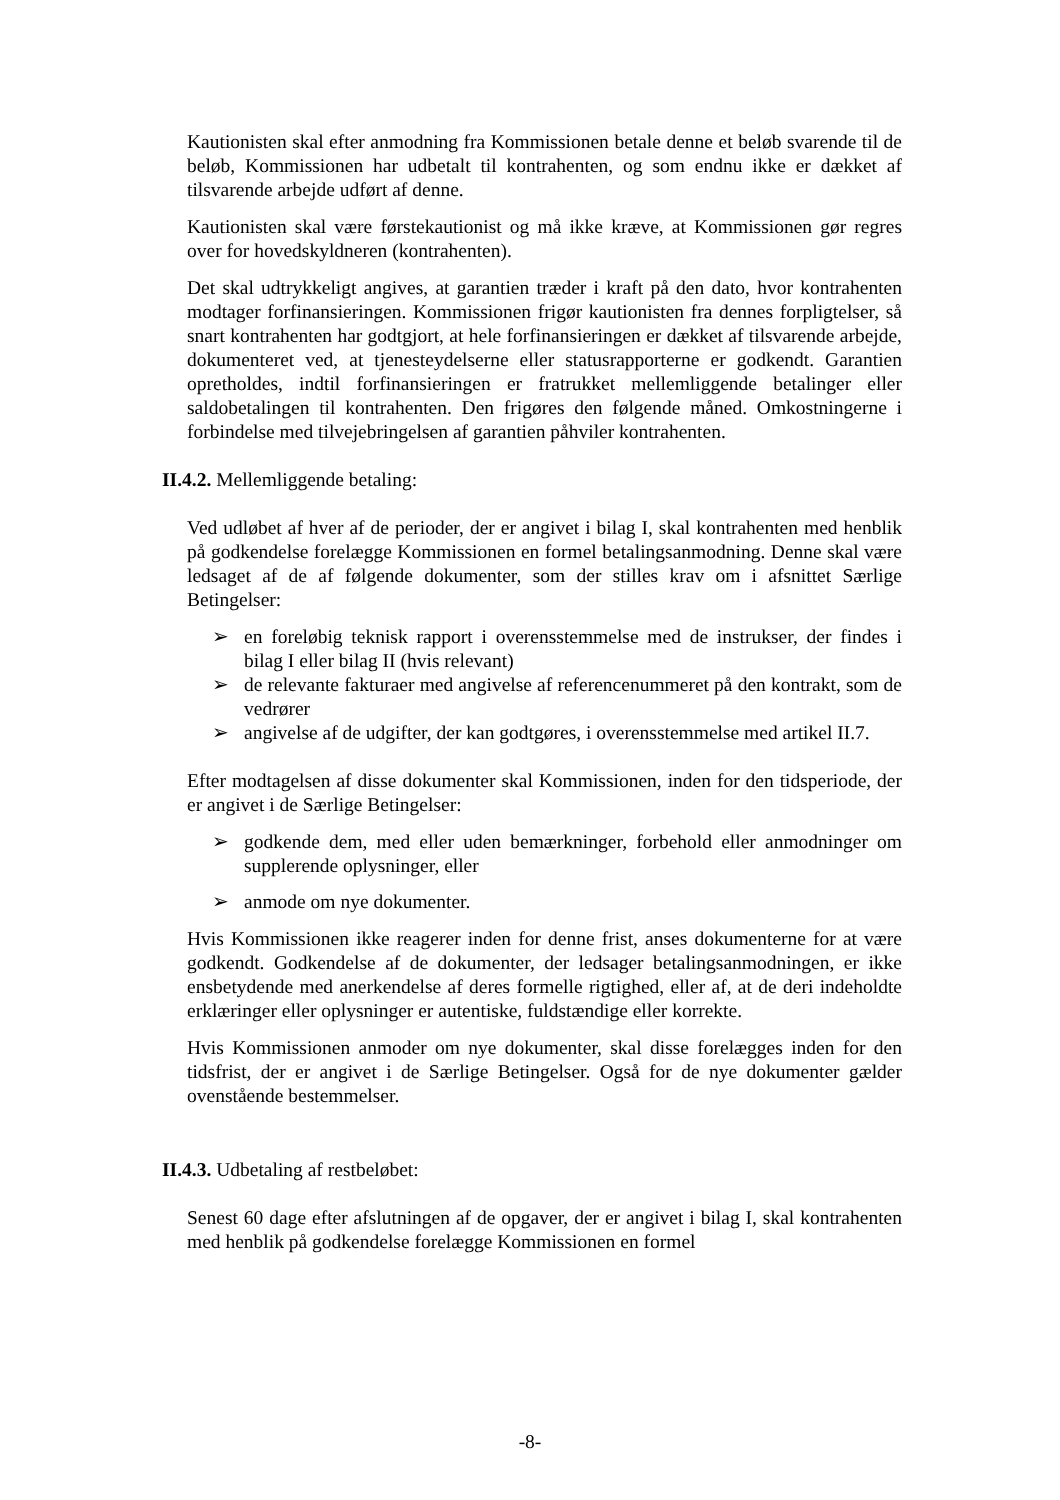Kautionisten skal efter anmodning fra Kommissionen betale denne et beløb svarende til de beløb, Kommissionen har udbetalt til kontrahenten, og som endnu ikke er dækket af tilsvarende arbejde udført af denne.
Kautionisten skal være førstekautionist og må ikke kræve, at Kommissionen gør regres over for hovedskyldneren (kontrahenten).
Det skal udtrykkeligt angives, at garantien træder i kraft på den dato, hvor kontrahenten modtager forfinansieringen. Kommissionen frigør kautionisten fra dennes forpligtelser, så snart kontrahenten har godtgjort, at hele forfinansieringen er dækket af tilsvarende arbejde, dokumenteret ved, at tjenesteydelserne eller statusrapporterne er godkendt. Garantien opretholdes, indtil forfinansieringen er fratrukket mellemliggende betalinger eller saldobetalingen til kontrahenten. Den frigøres den følgende måned. Omkostningerne i forbindelse med tilvejebringelsen af garantien påhviler kontrahenten.
II.4.2. Mellemliggende betaling:
Ved udløbet af hver af de perioder, der er angivet i bilag I, skal kontrahenten med henblik på godkendelse forelægge Kommissionen en formel betalingsanmodning. Denne skal være ledsaget af de af følgende dokumenter, som der stilles krav om i afsnittet Særlige Betingelser:
➢ en foreløbig teknisk rapport i overensstemmelse med de instrukser, der findes i bilag I eller bilag II (hvis relevant)
➢ de relevante fakturaer med angivelse af referencenummeret på den kontrakt, som de vedrører
➢ angivelse af de udgifter, der kan godtgøres, i overensstemmelse med artikel II.7.
Efter modtagelsen af disse dokumenter skal Kommissionen, inden for den tidsperiode, der er angivet i de Særlige Betingelser:
➢ godkende dem, med eller uden bemærkninger, forbehold eller anmodninger om supplerende oplysninger, eller
➢ anmode om nye dokumenter.
Hvis Kommissionen ikke reagerer inden for denne frist, anses dokumenterne for at være godkendt. Godkendelse af de dokumenter, der ledsager betalingsanmodningen, er ikke ensbetydende med anerkendelse af deres formelle rigtighed, eller af, at de deri indeholdte erklæringer eller oplysninger er autentiske, fuldstændige eller korrekte.
Hvis Kommissionen anmoder om nye dokumenter, skal disse forelægges inden for den tidsfrist, der er angivet i de Særlige Betingelser. Også for de nye dokumenter gælder ovenstående bestemmelser.
II.4.3. Udbetaling af restbeløbet:
Senest 60 dage efter afslutningen af de opgaver, der er angivet i bilag I, skal kontrahenten med henblik på godkendelse forelægge Kommissionen en formel
-8-